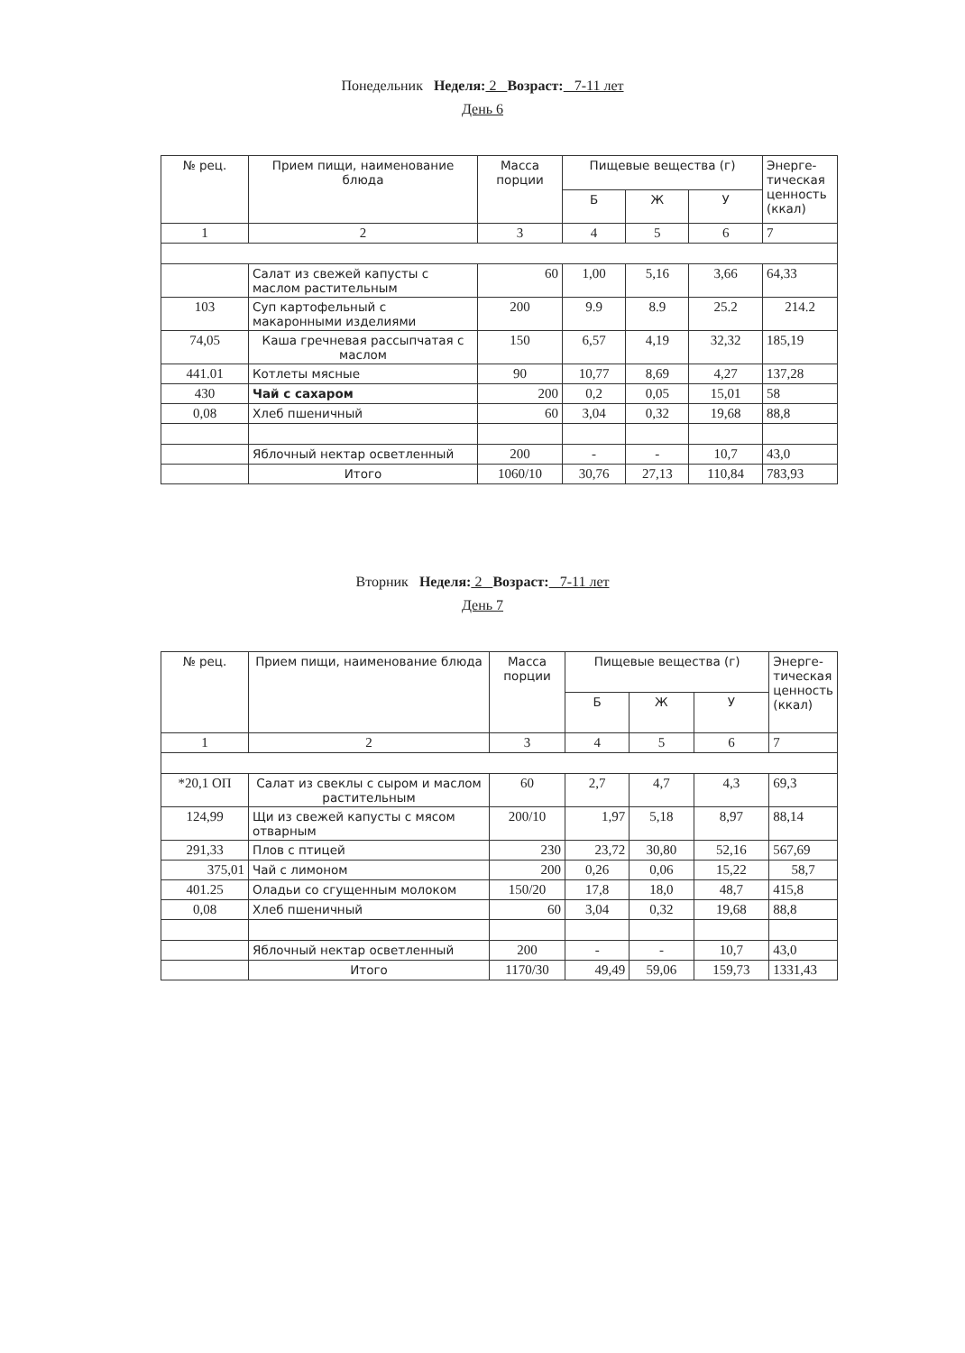Понедельник Неделя: 2 Возраст: 7-11 лет
День 6
| № рец. | Прием пищи, наименование блюда | Масса порции | Пищевые вещества (г) | | | Энерге-тическая ценность (ккал) |
| --- | --- | --- | --- | --- | --- | --- |
| | | | Б | Ж | У | |
| 1 | 2 | 3 | 4 | 5 | 6 | 7 |
| | Салат из свежей капусты с маслом растительным | 60 | 1,00 | 5,16 | 3,66 | 64,33 |
| 103 | Суп картофельный с макаронными изделиями | 200 | 9.9 | 8.9 | 25.2 | 214.2 |
| 74,05 | Каша гречневая рассыпчатая с маслом | 150 | 6,57 | 4,19 | 32,32 | 185,19 |
| 441.01 | Котлеты мясные | 90 | 10,77 | 8,69 | 4,27 | 137,28 |
| 430 | Чай с сахаром | 200 | 0,2 | 0,05 | 15,01 | 58 |
| 0,08 | Хлеб пшеничный | 60 | 3,04 | 0,32 | 19,68 | 88,8 |
| | Яблочный нектар осветленный | 200 | - | - | 10,7 | 43,0 |
| | Итого | 1060/10 | 30,76 | 27,13 | 110,84 | 783,93 |
Вторник Неделя: 2 Возраст: 7-11 лет
День 7
| № рец. | Прием пищи, наименование блюда | Масса порции | Пищевые вещества (г) | | | Энерге-тическая ценность (ккал) |
| --- | --- | --- | --- | --- | --- | --- |
| | | | Б | Ж | У | |
| 1 | 2 | 3 | 4 | 5 | 6 | 7 |
| *20,1 ОП | Салат из свеклы с сыром и маслом растительным | 60 | 2,7 | 4,7 | 4,3 | 69,3 |
| 124,99 | Щи из свежей капусты с мясом отварным | 200/10 | 1,97 | 5,18 | 8,97 | 88,14 |
| 291,33 | Плов с птицей | 230 | 23,72 | 30,80 | 52,16 | 567,69 |
| 375,01 | Чай с лимоном | 200 | 0,26 | 0,06 | 15,22 | 58,7 |
| 401.25 | Оладьи со сгущенным молоком | 150/20 | 17,8 | 18,0 | 48,7 | 415,8 |
| 0,08 | Хлеб пшеничный | 60 | 3,04 | 0,32 | 19,68 | 88,8 |
| | Яблочный нектар осветленный | 200 | - | - | 10,7 | 43,0 |
| | Итого | 1170/30 | 49,49 | 59,06 | 159,73 | 1331,43 |